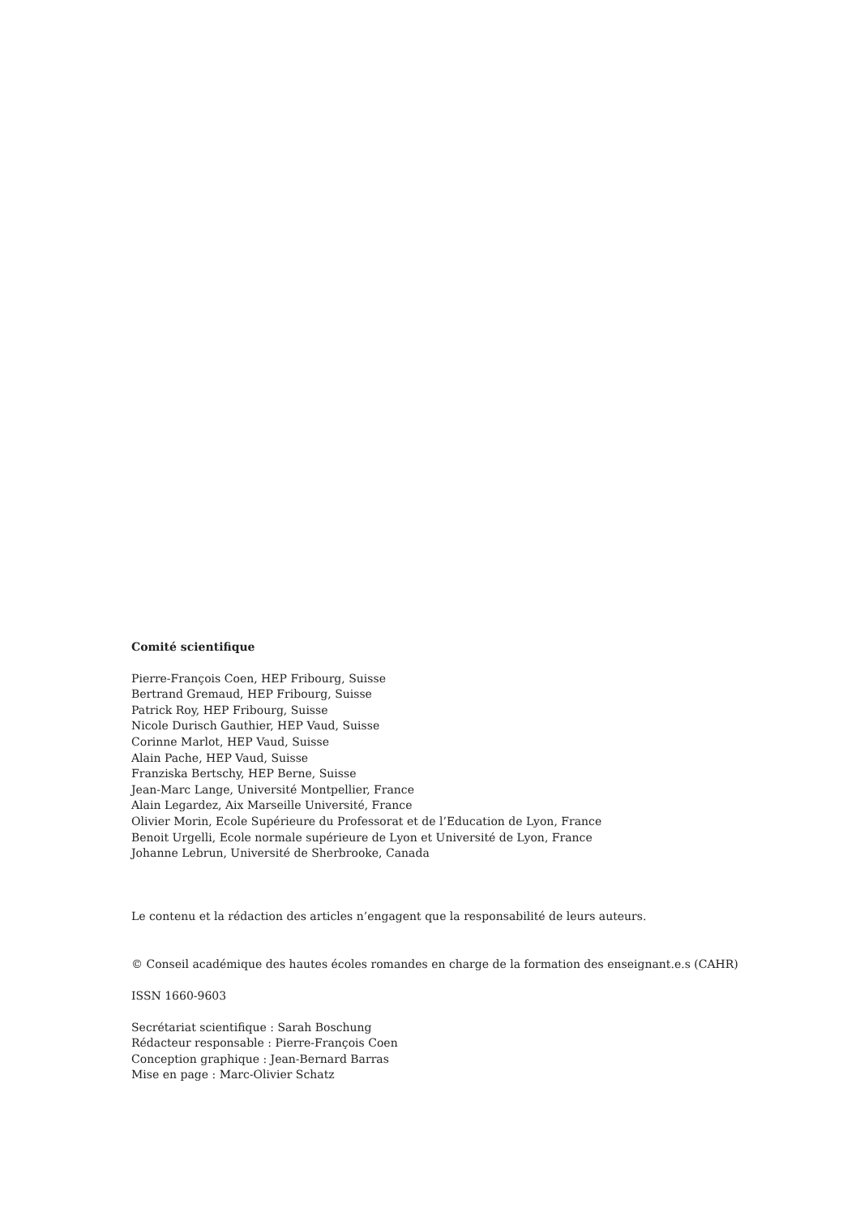Comité scientifique
Pierre-François Coen, HEP Fribourg, Suisse
Bertrand Gremaud, HEP Fribourg, Suisse
Patrick Roy, HEP Fribourg, Suisse
Nicole Durisch Gauthier, HEP Vaud, Suisse
Corinne Marlot, HEP Vaud, Suisse
Alain Pache, HEP Vaud, Suisse
Franziska Bertschy, HEP Berne, Suisse
Jean-Marc Lange, Université Montpellier, France
Alain Legardez, Aix Marseille Université, France
Olivier Morin, Ecole Supérieure du Professorat et de l’Education de Lyon, France
Benoit Urgelli, Ecole normale supérieure de Lyon et Université de Lyon, France
Johanne Lebrun, Université de Sherbrooke, Canada
Le contenu et la rédaction des articles n’engagent que la responsabilité de leurs auteurs.
© Conseil académique des hautes écoles romandes en charge de la formation des enseignant.e.s (CAHR)
ISSN 1660-9603
Secrétariat scientifique : Sarah Boschung
Rédacteur responsable : Pierre-François Coen
Conception graphique : Jean-Bernard Barras
Mise en page : Marc-Olivier Schatz